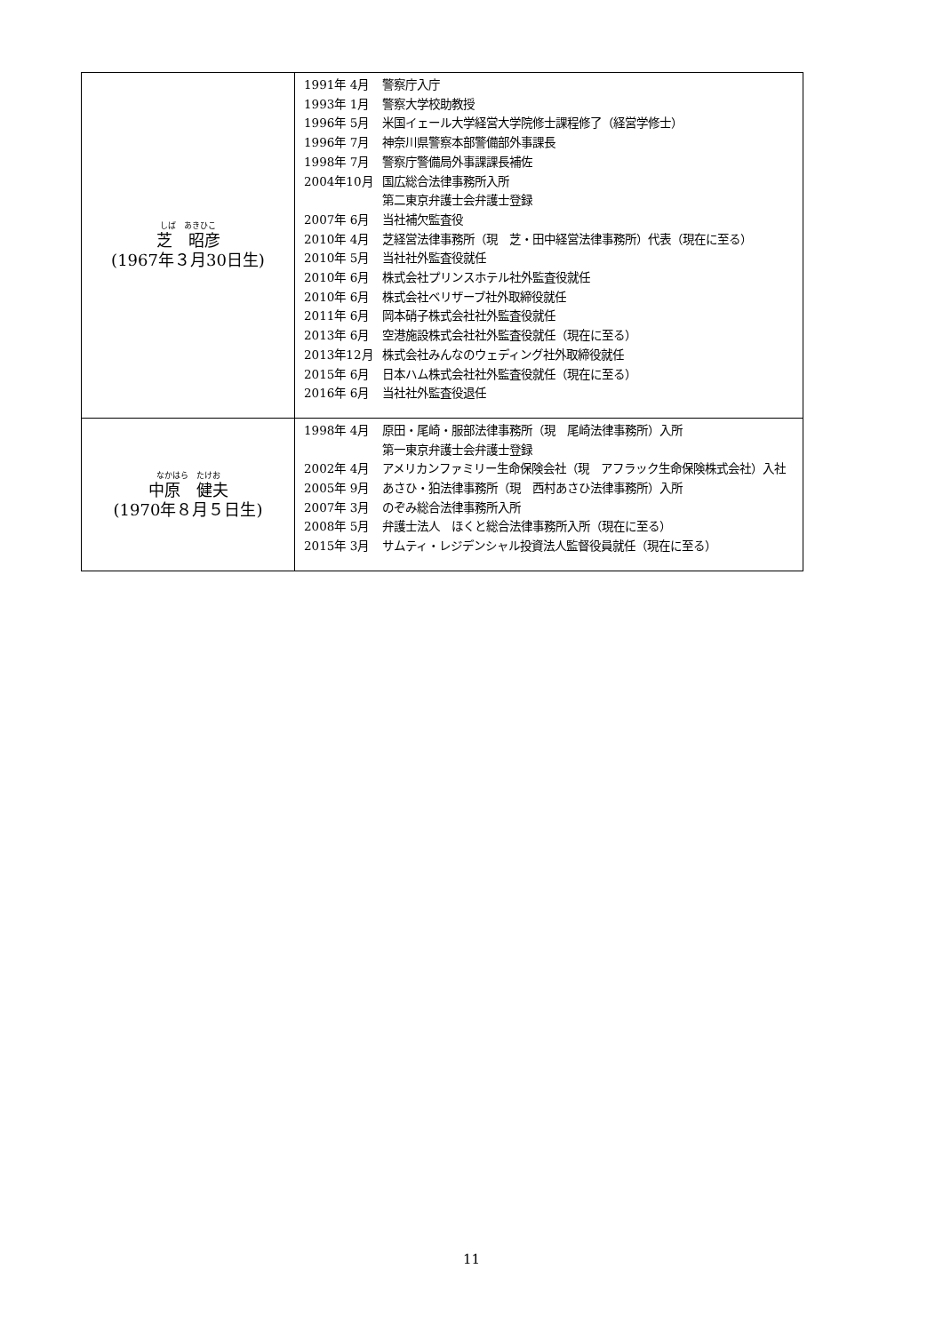| しば あきひこ 芝 昭彦 (1967年３月30日生) | / 1991年 4月 / 警察庁入庁 / / 1993年 1月 / 警察大学校助教授 / / 1996年 5月 / 米国イェール大学経営大学院修士課程修了（経営学修士） / / 1996年 7月 / 神奈川県警察本部警備部外事課長 / / 1998年 7月 / 警察庁警備局外事課課長補佐 / / 2004年10月 / 国広総合法律事務所入所 第二東京弁護士会弁護士登録 / / 2007年 6月 / 当社補欠監査役 / / 2010年 4月 / 芝経営法律事務所（現 芝・田中経営法律事務所）代表（現在に至る） / / 2010年 5月 / 当社社外監査役就任 / / 2010年 6月 / 株式会社プリンスホテル社外監査役就任 / / 2010年 6月 / 株式会社ベリザーブ社外取締役就任 / / 2011年 6月 / 岡本硝子株式会社社外監査役就任 / / 2013年 6月 / 空港施設株式会社社外監査役就任（現在に至る） / / 2013年12月 / 株式会社みんなのウェディング社外取締役就任 / / 2015年 6月 / 日本ハム株式会社社外監査役就任（現在に至る） / / 2016年 6月 / 当社社外監査役退任 / |
| なかはら たけお 中原 健夫 (1970年８月５日生) | / 1998年 4月 / 原田・尾崎・服部法律事務所（現 尾崎法律事務所）入所 第一東京弁護士会弁護士登録 / / 2002年 4月 / アメリカンファミリー生命保険会社（現 アフラック生命保険株式会社）入社 / / 2005年 9月 / あさひ・狛法律事務所（現 西村あさひ法律事務所）入所 / / 2007年 3月 / のぞみ総合法律事務所入所 / / 2008年 5月 / 弁護士法人 ほくと総合法律事務所入所（現在に至る） / / 2015年 3月 / サムティ・レジデンシャル投資法人監督役員就任（現在に至る） / |
11